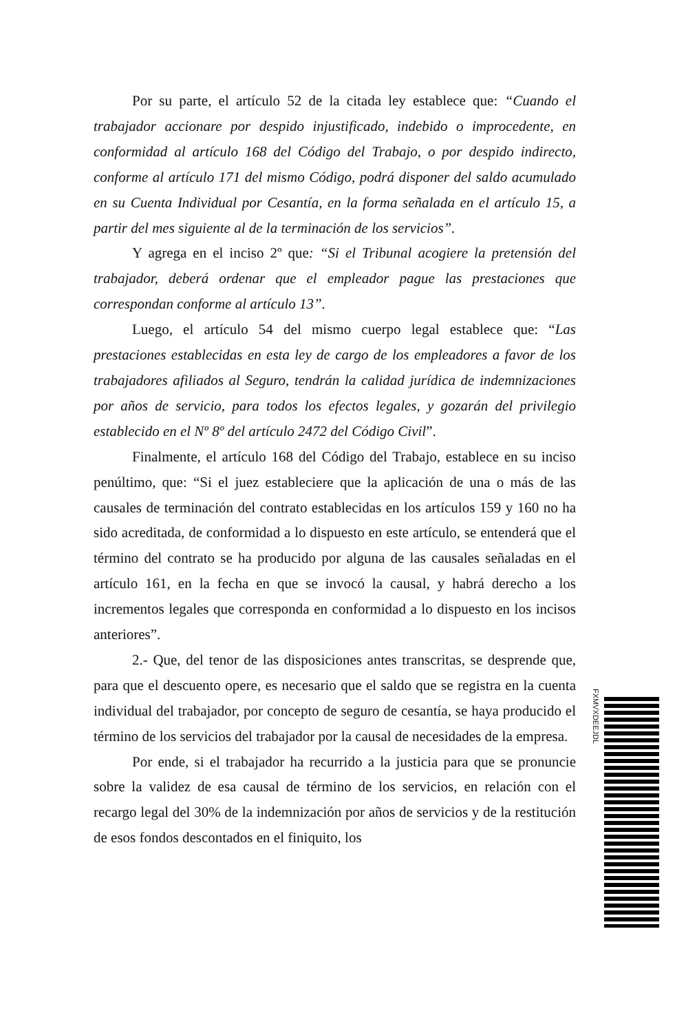Por su parte, el artículo 52 de la citada ley establece que: “Cuando el trabajador accionare por despido injustificado, indebido o improcedente, en conformidad al artículo 168 del Código del Trabajo, o por despido indirecto, conforme al artículo 171 del mismo Código, podrá disponer del saldo acumulado en su Cuenta Individual por Cesantía, en la forma señalada en el artículo 15, a partir del mes siguiente al de la terminación de los servicios”.
Y agrega en el inciso 2º que: “Si el Tribunal acogiere la pretensión del trabajador, deberá ordenar que el empleador pague las prestaciones que correspondan conforme al artículo 13”.
Luego, el artículo 54 del mismo cuerpo legal establece que: “Las prestaciones establecidas en esta ley de cargo de los empleadores a favor de los trabajadores afiliados al Seguro, tendrán la calidad jurídica de indemnizaciones por años de servicio, para todos los efectos legales, y gozarán del privilegio establecido en el Nº 8º del artículo 2472 del Código Civil”.
Finalmente, el artículo 168 del Código del Trabajo, establece en su inciso penúltimo, que: “Si el juez estableciere que la aplicación de una o más de las causales de terminación del contrato establecidas en los artículos 159 y 160 no ha sido acreditada, de conformidad a lo dispuesto en este artículo, se entenderá que el término del contrato se ha producido por alguna de las causales señaladas en el artículo 161, en la fecha en que se invocó la causal, y habrá derecho a los incrementos legales que corresponda en conformidad a lo dispuesto en los incisos anteriores”.
2.- Que, del tenor de las disposiciones antes transcritas, se desprende que, para que el descuento opere, es necesario que el saldo que se registra en la cuenta individual del trabajador, por concepto de seguro de cesantía, se haya producido el término de los servicios del trabajador por la causal de necesidades de la empresa.
Por ende, si el trabajador ha recurrido a la justicia para que se pronuncie sobre la validez de esa causal de término de los servicios, en relación con el recargo legal del 30% de la indemnización por años de servicios y de la restitución de esos fondos descontados en el finiquito, los
FXMVXDEEJDL